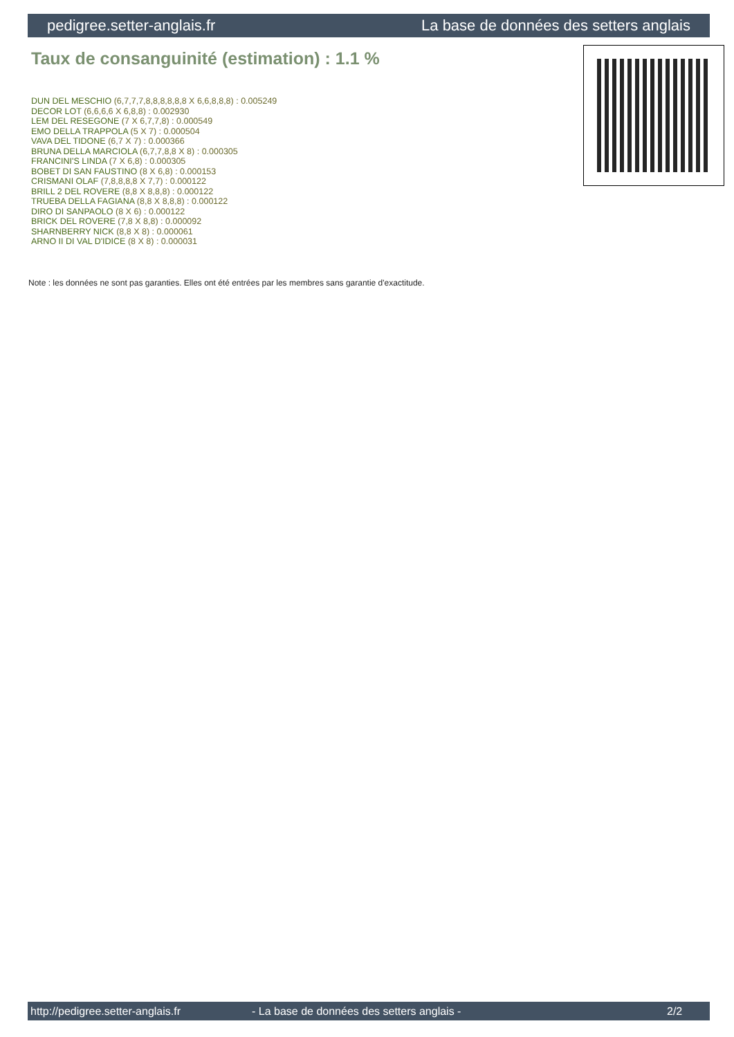pedigree.setter-anglais.fr La base de données des setters anglais
Taux de consanguinité (estimation) : 1.1 %
DUN DEL MESCHIO (6,7,7,7,8,8,8,8,8,8 X 6,6,8,8,8) : 0.005249
DECOR LOT (6,6,6,6 X 6,8,8) : 0.002930
LEM DEL RESEGONE (7 X 6,7,7,8) : 0.000549
EMO DELLA TRAPPOLA (5 X 7) : 0.000504
VAVA DEL TIDONE (6,7 X 7) : 0.000366
BRUNA DELLA MARCIOLA (6,7,7,8,8 X 8) : 0.000305
FRANCINI'S LINDA (7 X 6,8) : 0.000305
BOBET DI SAN FAUSTINO (8 X 6,8) : 0.000153
CRISMANI OLAF (7,8,8,8,8 X 7,7) : 0.000122
BRILL 2 DEL ROVERE (8,8 X 8,8,8) : 0.000122
TRUEBA DELLA FAGIANA (8,8 X 8,8,8) : 0.000122
DIRO DI SANPAOLO (8 X 6) : 0.000122
BRICK DEL ROVERE (7,8 X 8,8) : 0.000092
SHARNBERRY NICK (8,8 X 8) : 0.000061
ARNO II DI VAL D'IDICE (8 X 8) : 0.000031
Note : les données ne sont pas garanties. Elles ont été entrées par les membres sans garantie d'exactitude.
http://pedigree.setter-anglais.fr - La base de données des setters anglais - 2/2